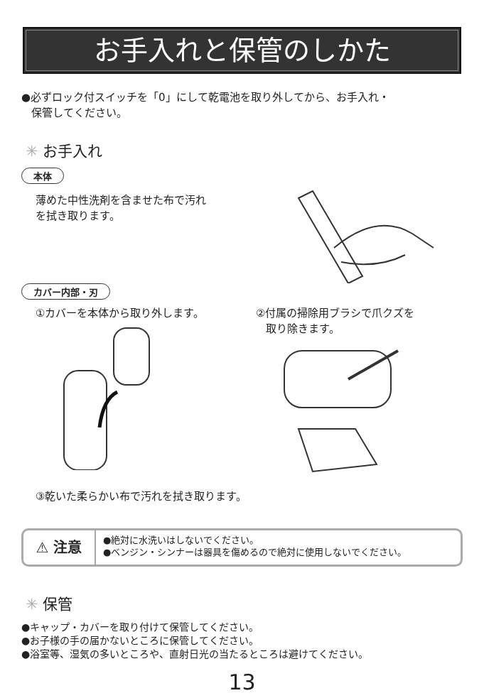お手入れと保管のしかた
●必ずロック付スイッチを「0」にして乾電池を取り外してから、お手入れ・
保管してください。
✳ お手入れ
本体
薄めた中性洗剤を含ませた布で汚れ
を拭き取ります。
カバー内部・刃
①カバーを本体から取り外します。 ②付属の掃除用ブラシで爪クズを
取り除きます。
③乾いた柔らかい布で汚れを拭き取ります。
⚠ 注意
●絶対に水洗いはしないでください。
●ベンジン・シンナーは器具を傷めるので絶対に使用しないでください。
✳ 保管
●キャップ・カバーを取り付けて保管してください。
●お子様の手の届かないところに保管してください。
●浴室等、湿気の多いところや、直射日光の当たるところは避けてください。
13